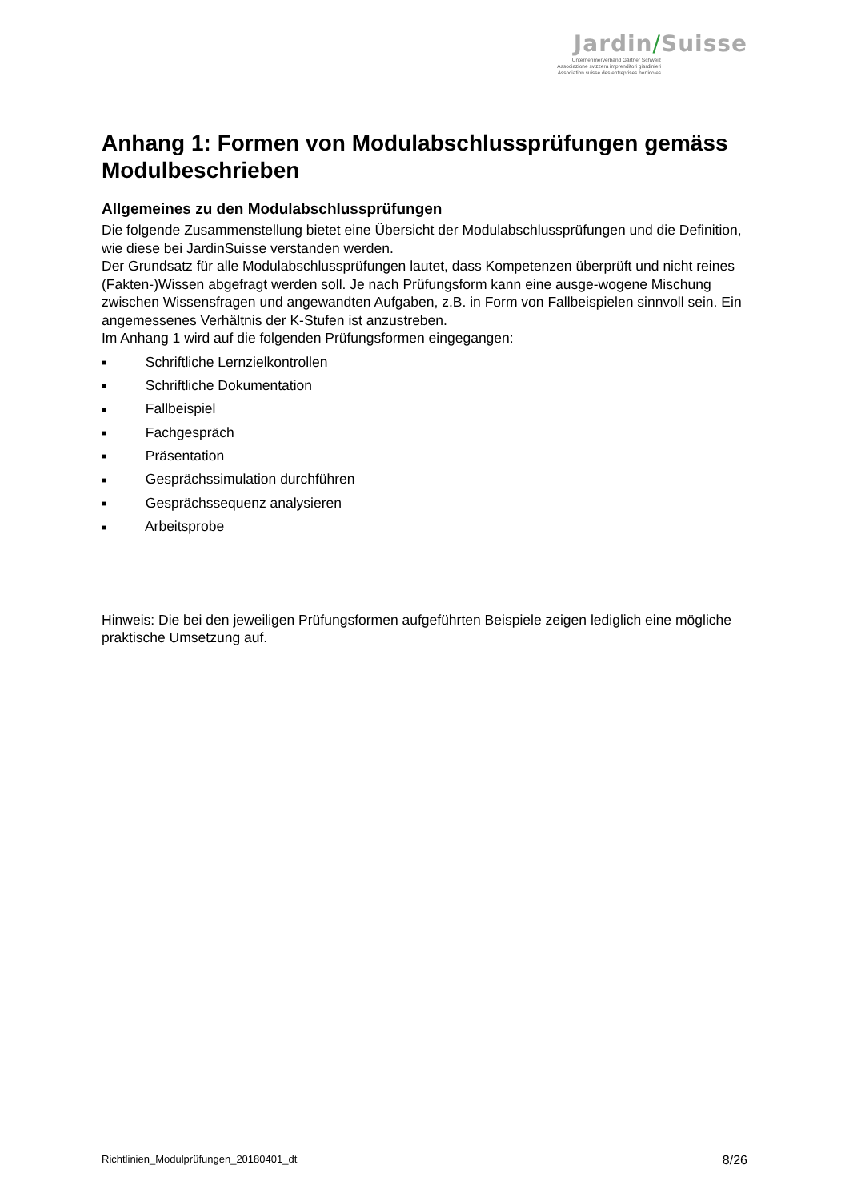Jardin/Suisse
Unternehmerverband Gärtner Schweiz
Associazione svizzera imprenditori giardinieri
Association suisse des entreprises horticoles
Anhang 1: Formen von Modulabschlussprüfungen gemäss Modulbeschrieben
Allgemeines zu den Modulabschlussprüfungen
Die folgende Zusammenstellung bietet eine Übersicht der Modulabschlussprüfungen und die Definition, wie diese bei JardinSuisse verstanden werden.
Der Grundsatz für alle Modulabschlussprüfungen lautet, dass Kompetenzen überprüft und nicht reines (Fakten-)Wissen abgefragt werden soll. Je nach Prüfungsform kann eine ausge-wogene Mischung zwischen Wissensfragen und angewandten Aufgaben, z.B. in Form von Fallbeispielen sinnvoll sein. Ein angemessenes Verhältnis der K-Stufen ist anzustreben.
Im Anhang 1 wird auf die folgenden Prüfungsformen eingegangen:
■ Schriftliche Lernzielkontrollen
■ Schriftliche Dokumentation
■ Fallbeispiel
■ Fachgespräch
■ Präsentation
■ Gesprächssimulation durchführen
■ Gesprächssequenz analysieren
■ Arbeitsprobe
Hinweis: Die bei den jeweiligen Prüfungsformen aufgeführten Beispiele zeigen lediglich eine mögliche praktische Umsetzung auf.
Richtlinien_Modulprüfungen_20180401_dt 8/26